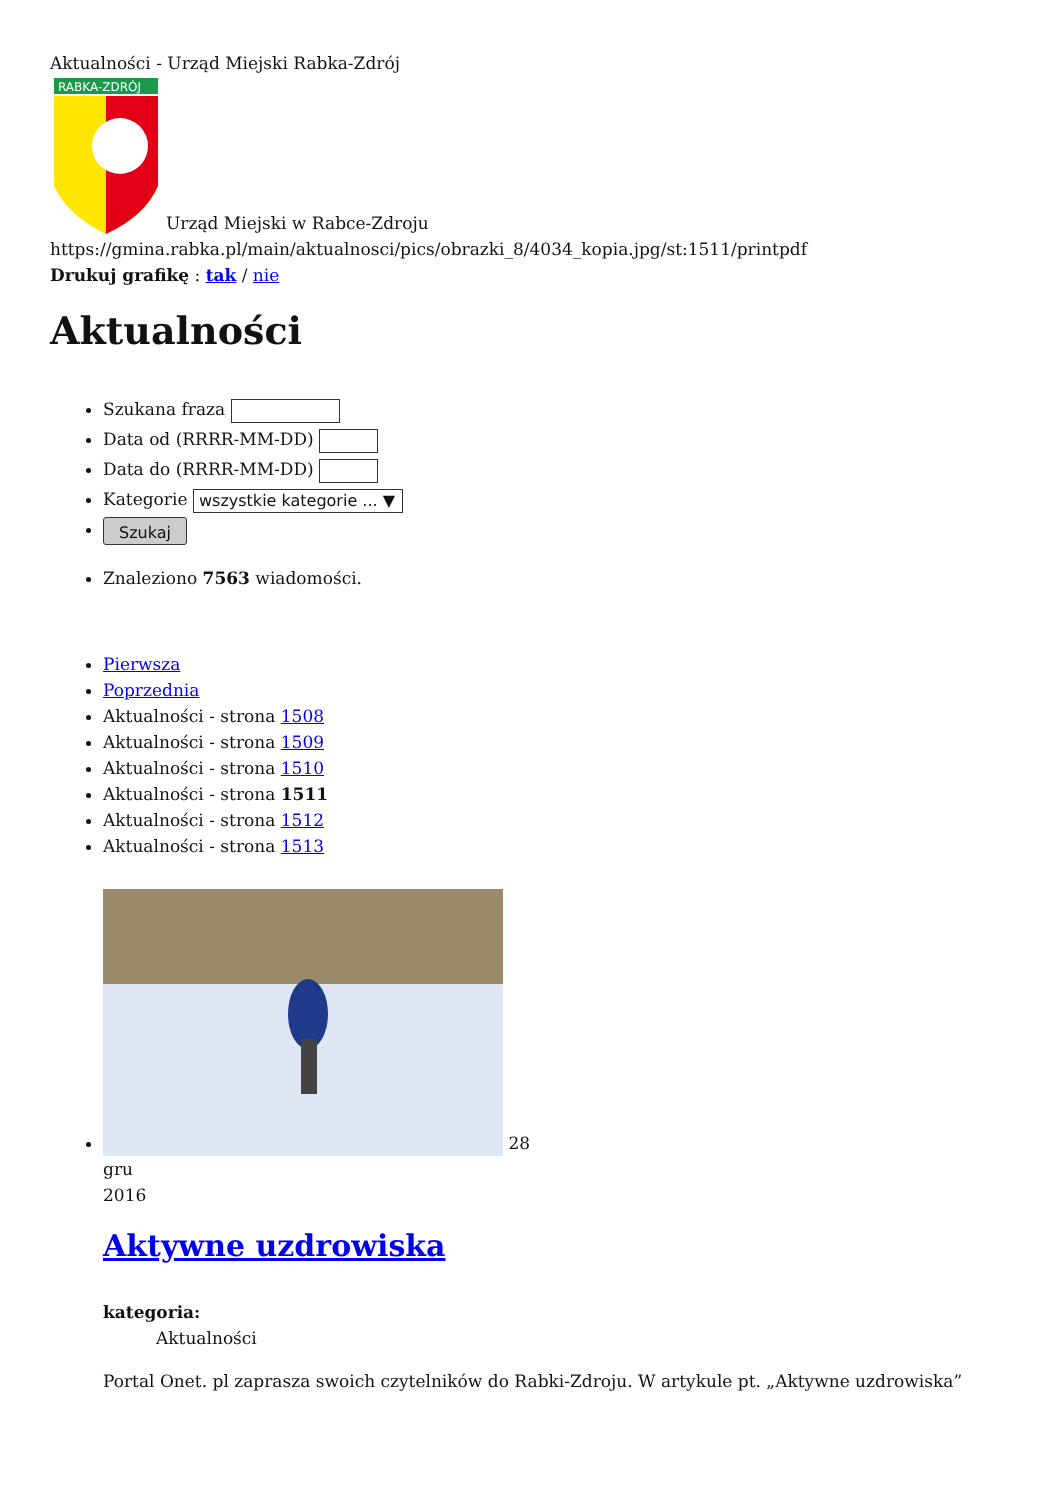Aktualności - Urząd Miejski Rabka-Zdrój
RABKA-ZDRÓJ
Urząd Miejski w Rabce-Zdroju
https://gmina.rabka.pl/main/aktualnosci/pics/obrazki_8/4034_kopia.jpg/st:1511/printpdf
Drukuj grafikę : tak / nie
Aktualności
Szukana fraza
Data od (RRRR-MM-DD)
Data do (RRRR-MM-DD)
Kategorie wszystkie kategorie ... ▼
Szukaj
Znaleziono 7563 wiadomości.
Pierwsza
Poprzednia
Aktualności - strona 1508
Aktualności - strona 1509
Aktualności - strona 1510
Aktualności - strona 1511
Aktualności - strona 1512
Aktualności - strona 1513
28
gru
2016
Aktywne uzdrowiska
kategoria:
Aktualności
Portal Onet. pl zaprasza swoich czytelników do Rabki-Zdroju. W artykule pt. „Aktywne uzdrowiska”